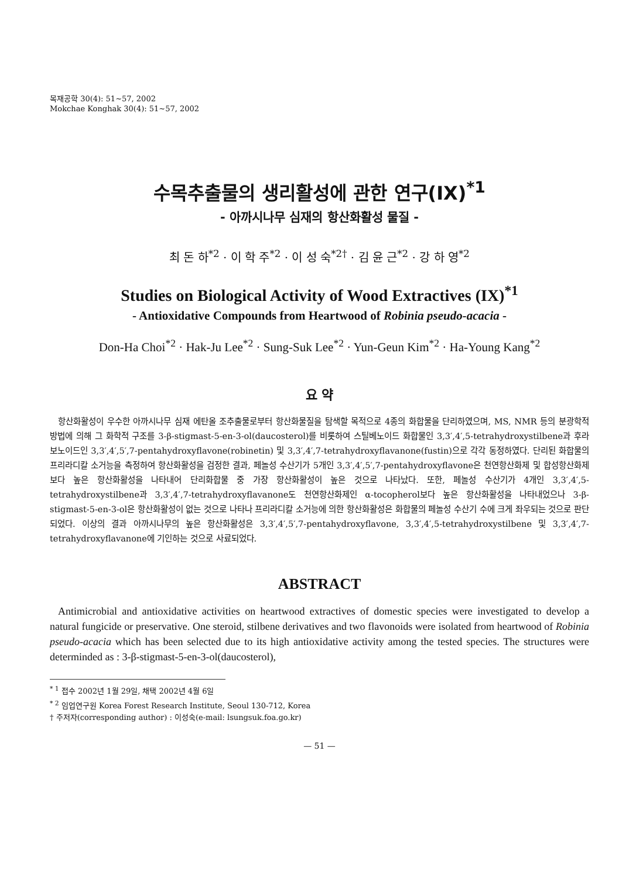목재공학 30(4): 51~57, 2002
Mokchae Konghak 30(4): 51~57, 2002
수목추출물의 생리활성에 관한 연구(IX)<sup>*1</sup>
- 아까시나무 심재의 항산화활성 물질 -
최 돈 하<sup>*2</sup> · 이 학 주<sup>*2</sup> · 이 성 숙<sup>*2†</sup> · 김 윤 근<sup>*2</sup> · 강 하 영<sup>*2</sup>
Studies on Biological Activity of Wood Extractives (IX)<sup>*1</sup>
- Antioxidative Compounds from Heartwood of Robinia pseudo-acacia -
Don-Ha Choi<sup>*2</sup> · Hak-Ju Lee<sup>*2</sup> · Sung-Suk Lee<sup>*2</sup> · Yun-Geun Kim<sup>*2</sup> · Ha-Young Kang<sup>*2</sup>
요 약
항산화활성이 우수한 아까시나무 심재 에탄올 조추출물로부터 항산화물질을 탐색할 목적으로 4종의 화합물을 단리하였으며, MS, NMR 등의 분광학적 방법에 의해 그 화학적 구조를 3-β-stigmast-5-en-3-ol(daucosterol)를 비롯하여 스틸베노이드 화합물인 3,3′,4′,5-tetrahydroxystilbene과 후라보노이드인 3,3′,4′,5′,7-pentahydroxyflavone(robinetin) 및 3,3′,4′,7-tetrahydroxyflavanone(fustin)으로 각각 동정하였다. 단리된 화합물의 프리라디칼 소거능을 측정하여 항산화활성을 검정한 결과, 페놀성 수산기가 5개인 3,3′,4′,5′,7-pentahydroxyflavone은 천연항산화제 및 합성항산화제보다 높은 항산화활성을 나타내어 단리화합물 중 가장 항산화활성이 높은 것으로 나타났다. 또한, 페놀성 수산기가 4개인 3,3′,4′,5-tetrahydroxystilbene과 3,3′,4′,7-tetrahydroxyflavanone도 천연항산화제인 α-tocopherol보다 높은 항산화활성을 나타내었으나 3-β-stigmast-5-en-3-ol은 항산화활성이 없는 것으로 나타나 프리라디칼 소거능에 의한 항산화활성은 화합물의 페놀성 수산기 수에 크게 좌우되는 것으로 판단되었다. 이상의 결과 아까시나무의 높은 항산화활성은 3,3′,4′,5′,7-pentahydroxyflavone, 3,3′,4′,5-tetrahydroxystilbene 및 3,3′,4′,7-tetrahydroxyflavanone에 기인하는 것으로 사료되었다.
ABSTRACT
Antimicrobial and antioxidative activities on heartwood extractives of domestic species were investigated to develop a natural fungicide or preservative. One steroid, stilbene derivatives and two flavonoids were isolated from heartwood of Robinia pseudo-acacia which has been selected due to its high antioxidative activity among the tested species. The structures were determinded as : 3-β-stigmast-5-en-3-ol(daucosterol),
<sup>* 1</sup> 접수 2002년 1월 29일, 채택 2002년 4월 6일
<sup>* 2</sup> 임업연구원 Korea Forest Research Institute, Seoul 130-712, Korea
† 주저자(corresponding author) : 이성숙(e-mail: lsungsuk.foa.go.kr)
— 51 —